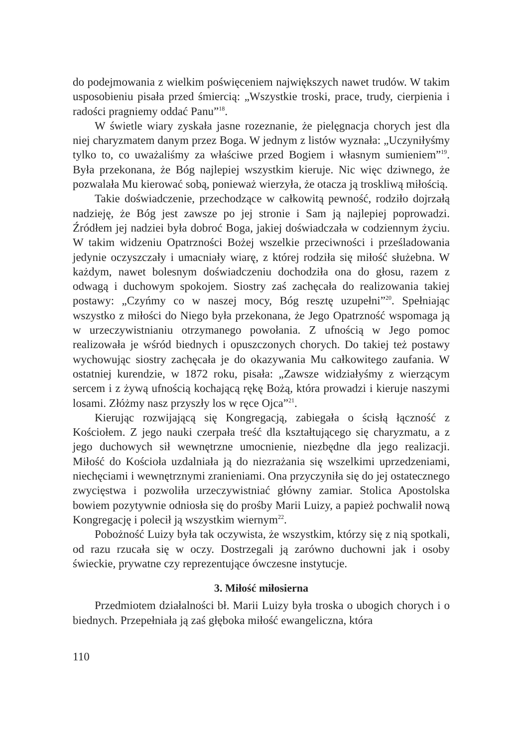do podejmowania z wielkim poświęceniem największych nawet trudów. W takim usposobieniu pisała przed śmiercią: „Wszystkie troski, prace, trudy, cierpienia i radości pragniemy oddać Panu”<sup>18</sup>.
W świetle wiary zyskała jasne rozeznanie, że pielęgnacja chorych jest dla niej charyzmatem danym przez Boga. W jednym z listów wyznała: „Uczyniłyśmy tylko to, co uważaliśmy za właściwe przed Bogiem i własnym sumieniem”<sup>19</sup>. Była przekonana, że Bóg najlepiej wszystkim kieruje. Nic więc dziwnego, że pozwalała Mu kierować sobą, ponieważ wierzyła, że otacza ją troskliwą miłością.
Takie doświadczenie, przechodzące w całkowitą pewność, rodziło dojrzałą nadzieję, że Bóg jest zawsze po jej stronie i Sam ją najlepiej poprowadzi. Źródłem jej nadziei była dobroć Boga, jakiej doświadczała w codziennym życiu. W takim widzeniu Opatrzności Bożej wszelkie przeciwności i prześladowania jedynie oczyszczały i umacniały wiarę, z której rodziła się miłość służebna. W każdym, nawet bolesnym doświadczeniu dochodziła ona do głosu, razem z odwagą i duchowym spokojem. Siostry zaś zachęcała do realizowania takiej postawy: „Czyńmy co w naszej mocy, Bóg resztę uzupełni”<sup>20</sup>. Spełniając wszystko z miłości do Niego była przekonana, że Jego Opatrzność wspomaga ją w urzeczywistnianiu otrzymanego powołania. Z ufnością w Jego pomoc realizowała je wśród biednych i opuszczonych chorych. Do takiej też postawy wychowując siostry zachęcała je do okazywania Mu całkowitego zaufania. W ostatniej kurendzie, w 1872 roku, pisała: „Zawsze widziałyśmy z wierzącym sercem i z żywą ufnością kochającą rękę Bożą, która prowadzi i kieruje naszymi losami. Złóżmy nasz przyszły los w ręce Ojca”<sup>21</sup>.
Kierując rozwijającą się Kongregacją, zabiegała o ścisłą łączność z Kościołem. Z jego nauki czerpała treść dla kształtującego się charyzmatu, a z jego duchowych sił wewnętrzne umocnienie, niezbędne dla jego realizacji. Miłość do Kościoła uzdalniała ją do niezrażania się wszelkimi uprzedzeniami, niechęciami i wewnętrznymi zranieniami. Ona przyczyniła się do jej ostatecznego zwycięstwa i pozwoliła urzeczywistniać główny zamiar. Stolica Apostolska bowiem pozytywnie odniosła się do prośby Marii Luizy, a papież pochwalił nową Kongregację i polecił ją wszystkim wiernym<sup>22</sup>.
Pobożność Luizy była tak oczywista, że wszystkim, którzy się z nią spotkali, od razu rzucała się w oczy. Dostrzegali ją zarówno duchowni jak i osoby świeckie, prywatne czy reprezentujące ówczesne instytucje.
3. Miłość miłosierna
Przedmiotem działalności bł. Marii Luizy była troska o ubogich chorych i o biednych. Przepełniała ją zaś głęboka miłość ewangeliczna, która
110